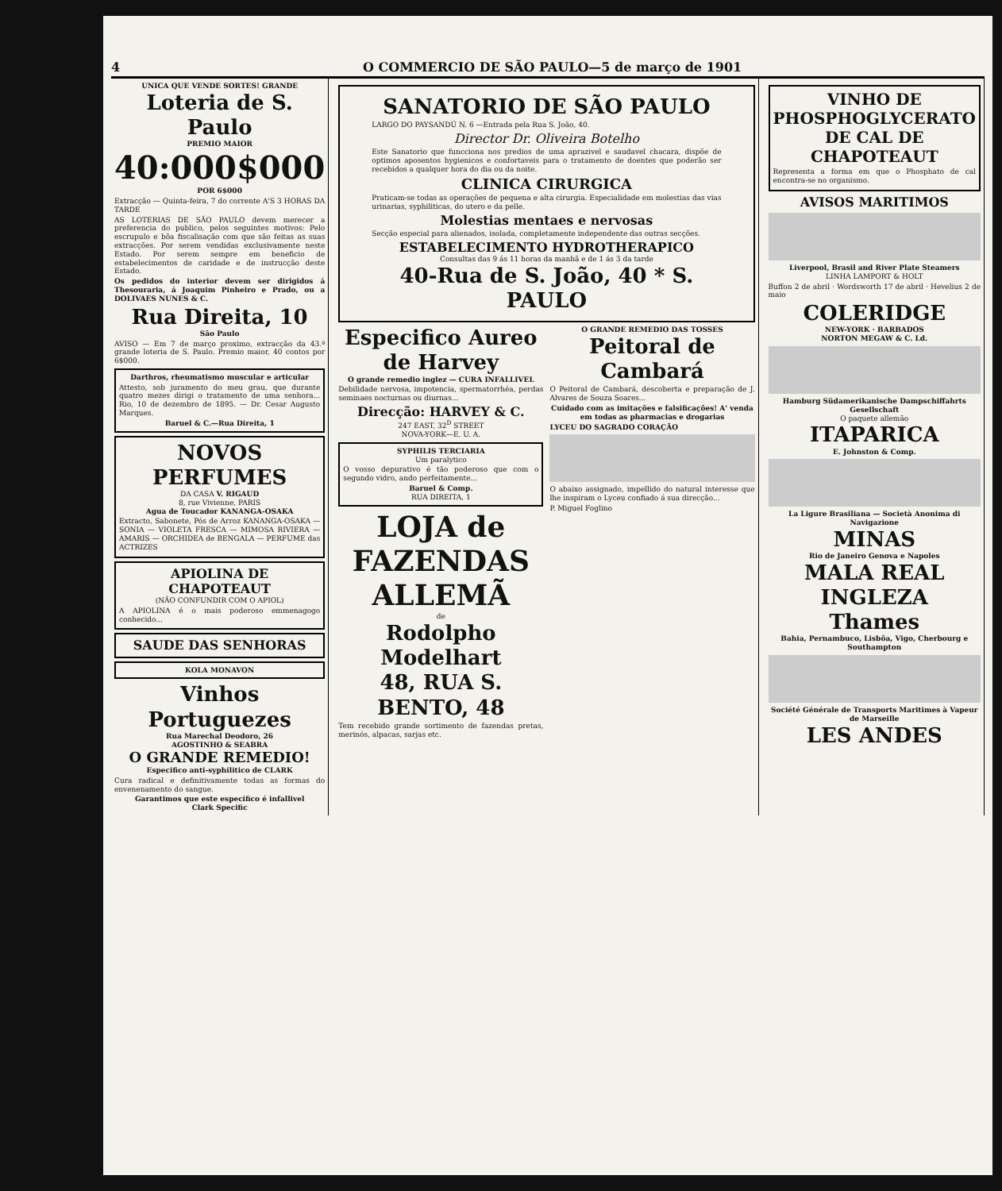4 O COMMERCIO DE SÃO PAULO—5 de março de 1901
UNICA QUE VENDE SORTES! GRANDE
Loteria de S. Paulo
PREMIO MAIOR
40:000$000
POR 6$000
Extracção — Quinta-feira, 7 do corrente A'S 3 HORAS DA TARDE
AS LOTERIAS DE SÃO PAULO devem merecer a preferencia do publico, pelos seguintes motivos: Pelo escrupulo e bôa fiscalisação com que são feitas as suas extracções. Por serem vendidas exclusivamente neste Estado. Por serem sempre em beneficio de estabelecimentos de caridade e de instrucção deste Estado.
Os pedidos do interior devem ser dirigidos á Thesouraria, á Joaquim Pinheiro e Prado, ou a DOLIVAES NUNES & C.
Rua Direita, 10
São Paulo
AVISO — Em 7 de março proximo, extracção da 43.ª grande loteria de S. Paulo. Premio maior, 40 contos por 6$000.
Darthros, rheumatismo muscular e articular
Attesto, sob juramento do meu grau, que durante quatro mezes dirigi o tratamento de uma senhora... Rio, 10 de dezembro de 1895. — Dr. Cesar Augusto Marques.
Baruel & C.—Rua Direita, 1
NOVOS PERFUMES
DA CASA V. RIGAUD
8, rue Vivienne, PARIS
Agua de Toucador KANANGA-OSAKA
Extracto, Sabonete, Pós de Arroz KANANGA-OSAKA — SONIA — VIOLETA FRESCA — MIMOSA RIVIERA — AMARIS — ORCHIDEA de BENGALA — PERFUME das ACTRIZES
APIOLINA DE CHAPOTEAUT
(NÃO CONFUNDIR COM O APIOL)
A APIOLINA é o mais poderoso emmenagogo conhecido...
SAUDE DAS SENHORAS
KOLA MONAVON
Vinhos Portuguezes
Rua Marechal Deodoro, 26
AGOSTINHO & SEABRA
O GRANDE REMEDIO!
Especifico anti-syphilitico de CLARK
Cura radical e definitivamente todas as formas do envenenamento do sangue.
Garantimos que este especifico é infallivel
Clark Specific
SANATORIO DE SÃO PAULO
LARGO DO PAYSANDÚ N. 6 —Entrada pela Rua S. João, 40.
Director Dr. Oliveira Botelho
Este Sanatorio que funcciona nos predios de uma aprazivel e saudavel chacara, dispõe de optimos aposentos hygienicos e confortaveis para o tratamento de doentes que poderão ser recebidos a qualquer hora do dia ou da noite.
CLINICA CIRURGICA
Praticam-se todas as operações de pequena e alta cirurgia. Especialidade em molestias das vias urinarias, syphiliticas, do utero e da pelle.
Molestias mentaes e nervosas
Secção especial para alienados, isolada, completamente independente das outras secções.
ESTABELECIMENTO HYDROTHERAPICO
Consultas das 9 ás 11 horas da manhã e de 1 ás 3 da tarde
40-Rua de S. João, 40 * S. PAULO
Especifico Aureo de Harvey
O grande remedio inglez — CURA INFALLIVEL
Debilidade nervosa, impotencia, spermatorrhéa, perdas seminaes nocturnas ou diurnas...
Direcção: HARVEY & C.
247 EAST, 32<sup>D</sup> STREET
NOVA-YORK—E. U. A.
SYPHILIS TERCIARIA
Um paralytico
O vosso depurativo é tão poderoso que com o segundo vidro, ando perfeitamente...
Baruel & Comp.
RUA DIREITA, 1
LOJA de FAZENDAS ALLEMÃ
de
Rodolpho Modelhart
48, RUA S. BENTO, 48
Tem recebido grande sortimento de fazendas pretas, merinós, alpacas, sarjas etc.
O GRANDE REMEDIO DAS TOSSES
Peitoral de Cambará
O Peitoral de Cambará, descoberta e preparação de J. Alvares de Souza Soares...
Cuidado com as imitações e falsificações! A' venda em todas as pharmacias e drogarias
LYCEU DO SAGRADO CORAÇÃO
O abaixo assignado, impellido do natural interesse que lhe inspiram o Lyceu confiado á sua direcção...
P. Miguel Foglino
VINHO DE PHOSPHOGLYCERATO DE CAL DE CHAPOTEAUT
Representa a forma em que o Phosphato de cal encontra-se no organismo.
AVISOS MARITIMOS
Liverpool, Brasil and River Plate Steamers
LINHA LAMPORT & HOLT
Buffon 2 de abril · Wordsworth 17 de abril · Hevelius 2 de maio
COLERIDGE
NEW-YORK · BARBADOS
NORTON MEGAW & C. Ld.
Hamburg Südamerikanische Dampschiffahrts Gesellschaft
O paquete allemão
ITAPARICA
E. Johnston & Comp.
La Ligure Brasiliana — Società Anonima di Navigazione
MINAS
Rio de Janeiro Genova e Napoles
MALA REAL INGLEZA
Thames
Bahia, Pernambuco, Lisbôa, Vigo, Cherbourg e Southampton
Société Générale de Transports Maritimes à Vapeur de Marseille
LES ANDES